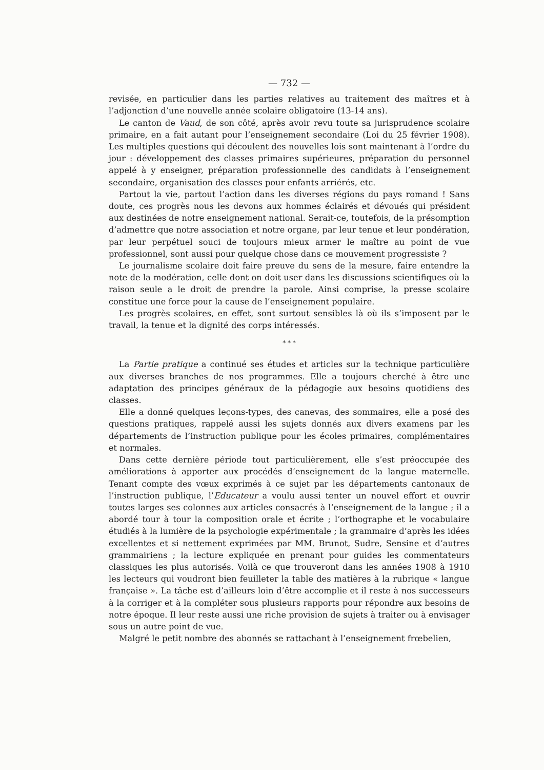— 732 —
revisée, en particulier dans les parties relatives au traitement des maîtres et à l’adjonction d’une nouvelle année scolaire obligatoire (13-14 ans).
Le canton de Vaud, de son côté, après avoir revu toute sa jurisprudence scolaire primaire, en a fait autant pour l’enseignement secondaire (Loi du 25 février 1908). Les multiples questions qui découlent des nouvelles lois sont maintenant à l’ordre du jour : développement des classes primaires supérieures, préparation du personnel appelé à y enseigner, préparation professionnelle des candidats à l’enseignement secondaire, organisation des classes pour enfants arriérés, etc.
Partout la vie, partout l’action dans les diverses régions du pays romand ! Sans doute, ces progrès nous les devons aux hommes éclairés et dévoués qui président aux destinées de notre enseignement national. Serait-ce, toutefois, de la présomption d’admettre que notre association et notre organe, par leur tenue et leur pondération, par leur perpétuel souci de toujours mieux armer le maître au point de vue professionnel, sont aussi pour quelque chose dans ce mouvement progressiste ?
Le journalisme scolaire doit faire preuve du sens de la mesure, faire entendre la note de la modération, celle dont on doit user dans les discussions scientifiques où la raison seule a le droit de prendre la parole. Ainsi comprise, la presse scolaire constitue une force pour la cause de l’enseignement populaire.
Les progrès scolaires, en effet, sont surtout sensibles là où ils s’imposent par le travail, la tenue et la dignité des corps intéressés.
* * *
La Partie pratique a continué ses études et articles sur la technique particulière aux diverses branches de nos programmes. Elle a toujours cherché à être une adaptation des principes généraux de la pédagogie aux besoins quotidiens des classes.
Elle a donné quelques leçons-types, des canevas, des sommaires, elle a posé des questions pratiques, rappelé aussi les sujets donnés aux divers examens par les départements de l’instruction publique pour les écoles primaires, complémentaires et normales.
Dans cette dernière période tout particulièrement, elle s’est préoccupée des améliorations à apporter aux procédés d’enseignement de la langue maternelle. Tenant compte des vœux exprimés à ce sujet par les départements cantonaux de l’instruction publique, l’Educateur a voulu aussi tenter un nouvel effort et ouvrir toutes larges ses colonnes aux articles consacrés à l’enseignement de la langue ; il a abordé tour à tour la composition orale et écrite ; l’orthographe et le vocabulaire étudiés à la lumière de la psychologie expérimentale ; la grammaire d’après les idées excellentes et si nettement exprimées par MM. Brunot, Sudre, Sensine et d’autres grammairiens ; la lecture expliquée en prenant pour guides les commentateurs classiques les plus autorisés. Voilà ce que trouveront dans les années 1908 à 1910 les lecteurs qui voudront bien feuilleter la table des matières à la rubrique « langue française ». La tâche est d’ailleurs loin d’être accomplie et il reste à nos successeurs à la corriger et à la compléter sous plusieurs rapports pour répondre aux besoins de notre époque. Il leur reste aussi une riche provision de sujets à traiter ou à envisager sous un autre point de vue.
Malgré le petit nombre des abonnés se rattachant à l’enseignement frœbelien,